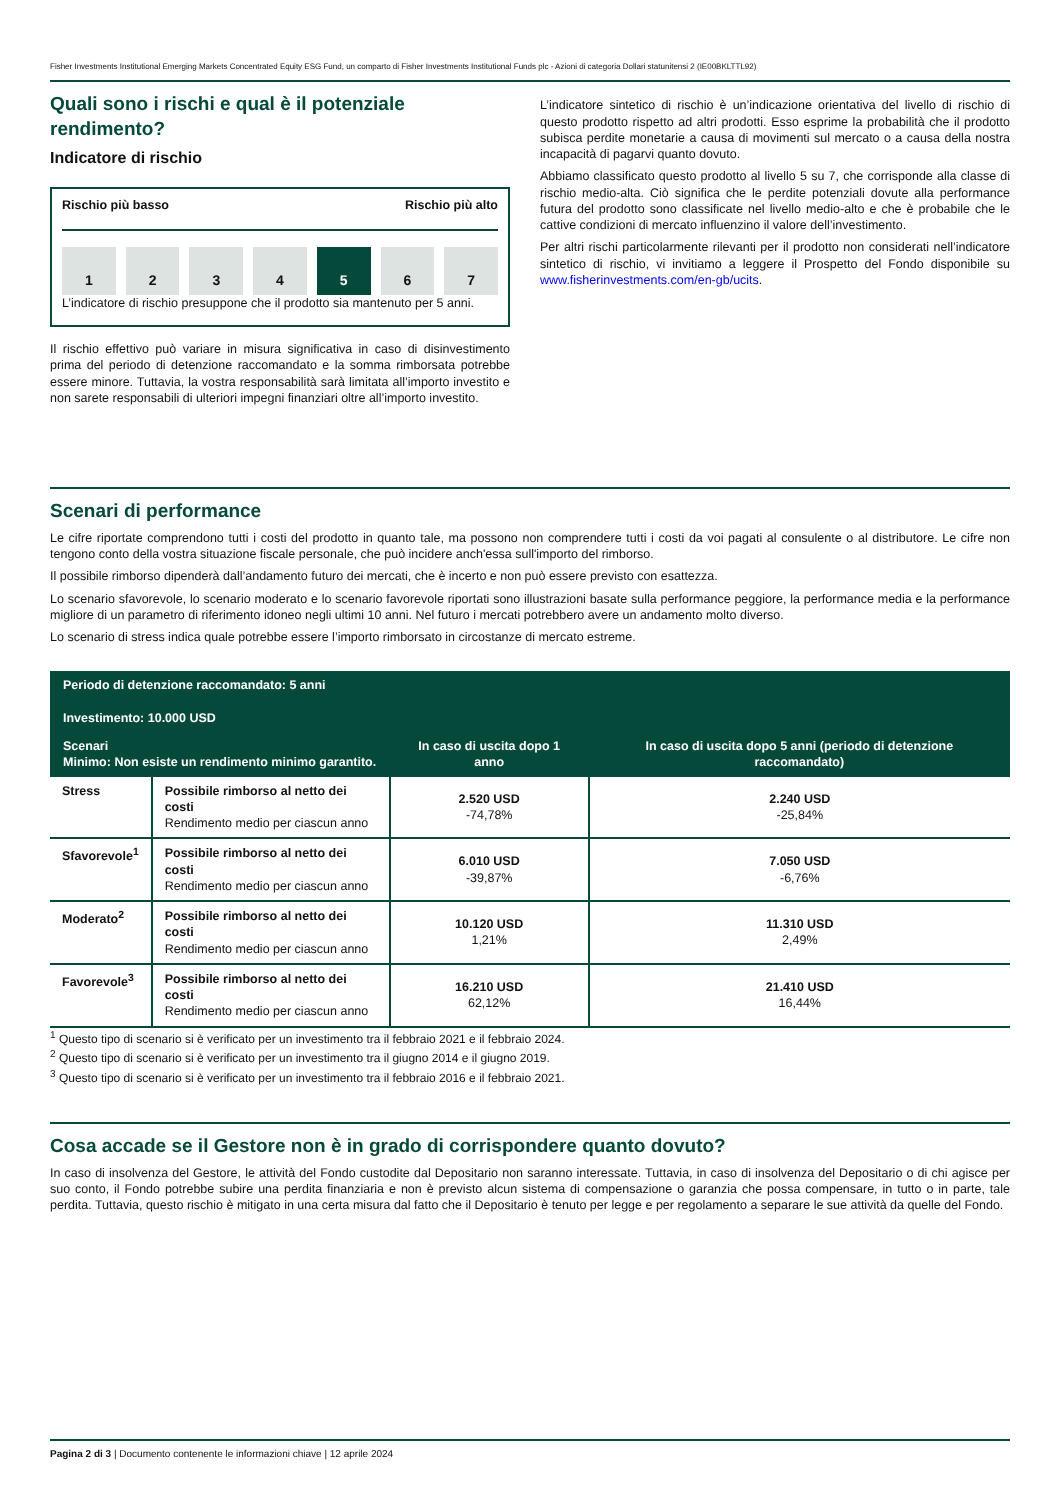Fisher Investments Institutional Emerging Markets Concentrated Equity ESG Fund, un comparto di Fisher Investments Institutional Funds plc - Azioni di categoria Dollari statunitensi 2 (IE00BKLTTL92)
Quali sono i rischi e qual è il potenziale rendimento?
Indicatore di rischio
Rischio più basso Rischio più alto
1 2 3 4 5 6 7
L’indicatore di rischio presuppone che il prodotto sia mantenuto per 5 anni.
Il rischio effettivo può variare in misura significativa in caso di disinvestimento prima del periodo di detenzione raccomandato e la somma rimborsata potrebbe essere minore. Tuttavia, la vostra responsabilità sarà limitata all’importo investito e non sarete responsabili di ulteriori impegni finanziari oltre all’importo investito.
L’indicatore sintetico di rischio è un’indicazione orientativa del livello di rischio di questo prodotto rispetto ad altri prodotti. Esso esprime la probabilità che il prodotto subisca perdite monetarie a causa di movimenti sul mercato o a causa della nostra incapacità di pagarvi quanto dovuto.
Abbiamo classificato questo prodotto al livello 5 su 7, che corrisponde alla classe di rischio medio-alta. Ciò significa che le perdite potenziali dovute alla performance futura del prodotto sono classificate nel livello medio-alto e che è probabile che le cattive condizioni di mercato influenzino il valore dell’investimento.
Per altri rischi particolarmente rilevanti per il prodotto non considerati nell’indicatore sintetico di rischio, vi invitiamo a leggere il Prospetto del Fondo disponibile su www.fisherinvestments.com/en-gb/ucits.
Scenari di performance
Le cifre riportate comprendono tutti i costi del prodotto in quanto tale, ma possono non comprendere tutti i costi da voi pagati al consulente o al distributore. Le cifre non tengono conto della vostra situazione fiscale personale, che può incidere anch'essa sull'importo del rimborso.
Il possibile rimborso dipenderà dall’andamento futuro dei mercati, che è incerto e non può essere previsto con esattezza.
Lo scenario sfavorevole, lo scenario moderato e lo scenario favorevole riportati sono illustrazioni basate sulla performance peggiore, la performance media e la performance migliore di un parametro di riferimento idoneo negli ultimi 10 anni. Nel futuro i mercati potrebbero avere un andamento molto diverso.
Lo scenario di stress indica quale potrebbe essere l’importo rimborsato in circostanze di mercato estreme.
| Periodo di detenzione raccomandato: 5 anni Investimento: 10.000 USD | | | |
| --- | --- | --- | --- |
| Scenari Minimo: Non esiste un rendimento minimo garantito. | | In caso di uscita dopo 1 anno | In caso di uscita dopo 5 anni (periodo di detenzione raccomandato) |
| Stress | Possibile rimborso al netto dei costi Rendimento medio per ciascun anno | 2.520 USD -74,78% | 2.240 USD -25,84% |
| Sfavorevole<sup>1</sup> | Possibile rimborso al netto dei costi Rendimento medio per ciascun anno | 6.010 USD -39,87% | 7.050 USD -6,76% |
| Moderato<sup>2</sup> | Possibile rimborso al netto dei costi Rendimento medio per ciascun anno | 10.120 USD 1,21% | 11.310 USD 2,49% |
| Favorevole<sup>3</sup> | Possibile rimborso al netto dei costi Rendimento medio per ciascun anno | 16.210 USD 62,12% | 21.410 USD 16,44% |
<sup>1</sup> Questo tipo di scenario si è verificato per un investimento tra il febbraio 2021 e il febbraio 2024.
<sup>2</sup> Questo tipo di scenario si è verificato per un investimento tra il giugno 2014 e il giugno 2019.
<sup>3</sup> Questo tipo di scenario si è verificato per un investimento tra il febbraio 2016 e il febbraio 2021.
Cosa accade se il Gestore non è in grado di corrispondere quanto dovuto?
In caso di insolvenza del Gestore, le attività del Fondo custodite dal Depositario non saranno interessate. Tuttavia, in caso di insolvenza del Depositario o di chi agisce per suo conto, il Fondo potrebbe subire una perdita finanziaria e non è previsto alcun sistema di compensazione o garanzia che possa compensare, in tutto o in parte, tale perdita. Tuttavia, questo rischio è mitigato in una certa misura dal fatto che il Depositario è tenuto per legge e per regolamento a separare le sue attività da quelle del Fondo.
Pagina 2 di 3 | Documento contenente le informazioni chiave | 12 aprile 2024